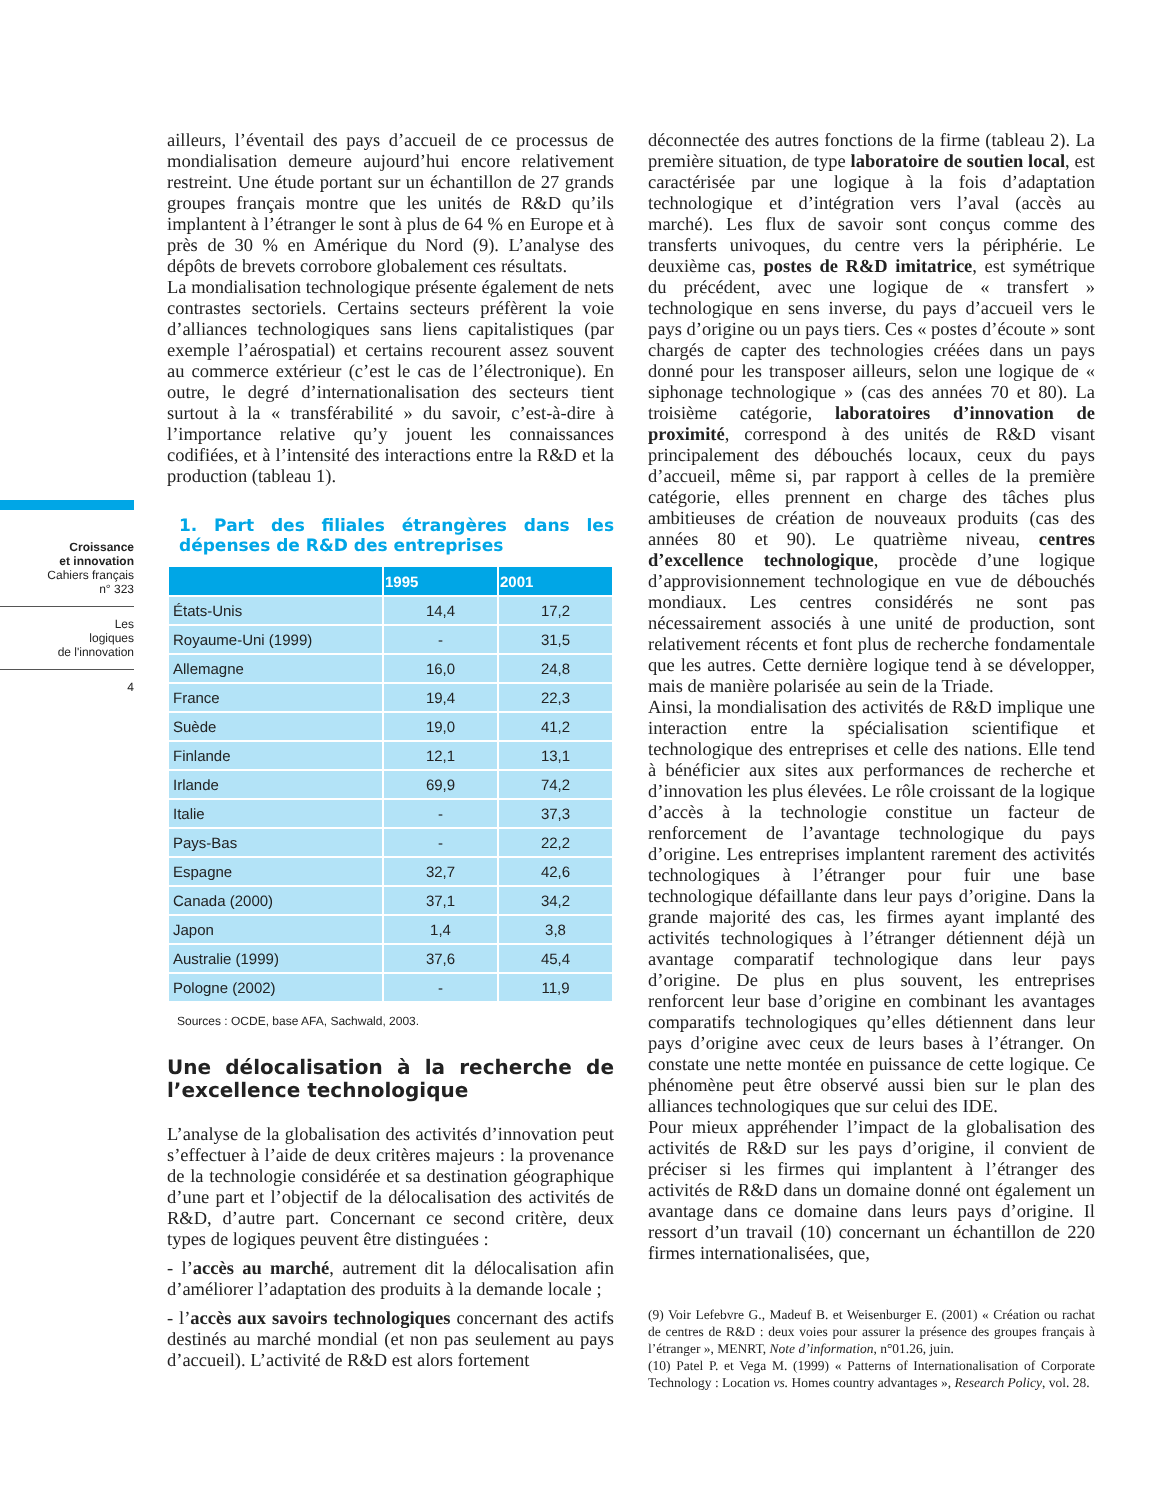Croissance
et innovation
Cahiers français
n° 323
Les
logiques
de l'innovation
4
ailleurs, l’éventail des pays d’accueil de ce processus de mondialisation demeure aujourd’hui encore relativement restreint. Une étude portant sur un échantillon de 27 grands groupes français montre que les unités de R&D qu’ils implantent à l’étranger le sont à plus de 64 % en Europe et à près de 30 % en Amérique du Nord (9). L’analyse des dépôts de brevets corrobore globalement ces résultats.
La mondialisation technologique présente également de nets contrastes sectoriels. Certains secteurs préfèrent la voie d’alliances technologiques sans liens capitalistiques (par exemple l’aérospatial) et certains recourent assez souvent au commerce extérieur (c’est le cas de l’électronique). En outre, le degré d’internationalisation des secteurs tient surtout à la « transférabilité » du savoir, c’est-à-dire à l’importance relative qu’y jouent les connaissances codifiées, et à l’intensité des interactions entre la R&D et la production (tableau 1).
1. Part des filiales étrangères dans les dépenses de R&D des entreprises
| | 1995 | 2001 |
| --- | --- | --- |
| États-Unis | 14,4 | 17,2 |
| Royaume-Uni (1999) | - | 31,5 |
| Allemagne | 16,0 | 24,8 |
| France | 19,4 | 22,3 |
| Suède | 19,0 | 41,2 |
| Finlande | 12,1 | 13,1 |
| Irlande | 69,9 | 74,2 |
| Italie | - | 37,3 |
| Pays-Bas | - | 22,2 |
| Espagne | 32,7 | 42,6 |
| Canada (2000) | 37,1 | 34,2 |
| Japon | 1,4 | 3,8 |
| Australie (1999) | 37,6 | 45,4 |
| Pologne (2002) | - | 11,9 |
Sources : OCDE, base AFA, Sachwald, 2003.
Une délocalisation à la recherche de l’excellence technologique
L’analyse de la globalisation des activités d’innovation peut s’effectuer à l’aide de deux critères majeurs : la provenance de la technologie considérée et sa destination géographique d’une part et l’objectif de la délocalisation des activités de R&D, d’autre part. Concernant ce second critère, deux types de logiques peuvent être distinguées :
- l’accès au marché, autrement dit la délocalisation afin d’améliorer l’adaptation des produits à la demande locale ;
- l’accès aux savoirs technologiques concernant des actifs destinés au marché mondial (et non pas seulement au pays d’accueil). L’activité de R&D est alors fortement
déconnectée des autres fonctions de la firme (tableau 2). La première situation, de type laboratoire de soutien local, est caractérisée par une logique à la fois d’adaptation technologique et d’intégration vers l’aval (accès au marché). Les flux de savoir sont conçus comme des transferts univoques, du centre vers la périphérie. Le deuxième cas, postes de R&D imitatrice, est symétrique du précédent, avec une logique de « transfert » technologique en sens inverse, du pays d’accueil vers le pays d’origine ou un pays tiers. Ces « postes d’écoute » sont chargés de capter des technologies créées dans un pays donné pour les transposer ailleurs, selon une logique de « siphonage technologique » (cas des années 70 et 80). La troisième catégorie, laboratoires d’innovation de proximité, correspond à des unités de R&D visant principalement des débouchés locaux, ceux du pays d’accueil, même si, par rapport à celles de la première catégorie, elles prennent en charge des tâches plus ambitieuses de création de nouveaux produits (cas des années 80 et 90). Le quatrième niveau, centres d’excellence technologique, procède d’une logique d’approvisionnement technologique en vue de débouchés mondiaux. Les centres considérés ne sont pas nécessairement associés à une unité de production, sont relativement récents et font plus de recherche fondamentale que les autres. Cette dernière logique tend à se développer, mais de manière polarisée au sein de la Triade.
Ainsi, la mondialisation des activités de R&D implique une interaction entre la spécialisation scientifique et technologique des entreprises et celle des nations. Elle tend à bénéficier aux sites aux performances de recherche et d’innovation les plus élevées. Le rôle croissant de la logique d’accès à la technologie constitue un facteur de renforcement de l’avantage technologique du pays d’origine. Les entreprises implantent rarement des activités technologiques à l’étranger pour fuir une base technologique défaillante dans leur pays d’origine. Dans la grande majorité des cas, les firmes ayant implanté des activités technologiques à l’étranger détiennent déjà un avantage comparatif technologique dans leur pays d’origine. De plus en plus souvent, les entreprises renforcent leur base d’origine en combinant les avantages comparatifs technologiques qu’elles détiennent dans leur pays d’origine avec ceux de leurs bases à l’étranger. On constate une nette montée en puissance de cette logique. Ce phénomène peut être observé aussi bien sur le plan des alliances technologiques que sur celui des IDE.
Pour mieux appréhender l’impact de la globalisation des activités de R&D sur les pays d’origine, il convient de préciser si les firmes qui implantent à l’étranger des activités de R&D dans un domaine donné ont également un avantage dans ce domaine dans leurs pays d’origine. Il ressort d’un travail (10) concernant un échantillon de 220 firmes internationalisées, que,
(9) Voir Lefebvre G., Madeuf B. et Weisenburger E. (2001) « Création ou rachat de centres de R&D : deux voies pour assurer la présence des groupes français à l’étranger », MENRT, Note d’information, n°01.26, juin.
(10) Patel P. et Vega M. (1999) « Patterns of Internationalisation of Corporate Technology : Location vs. Homes country advantages », Research Policy, vol. 28.